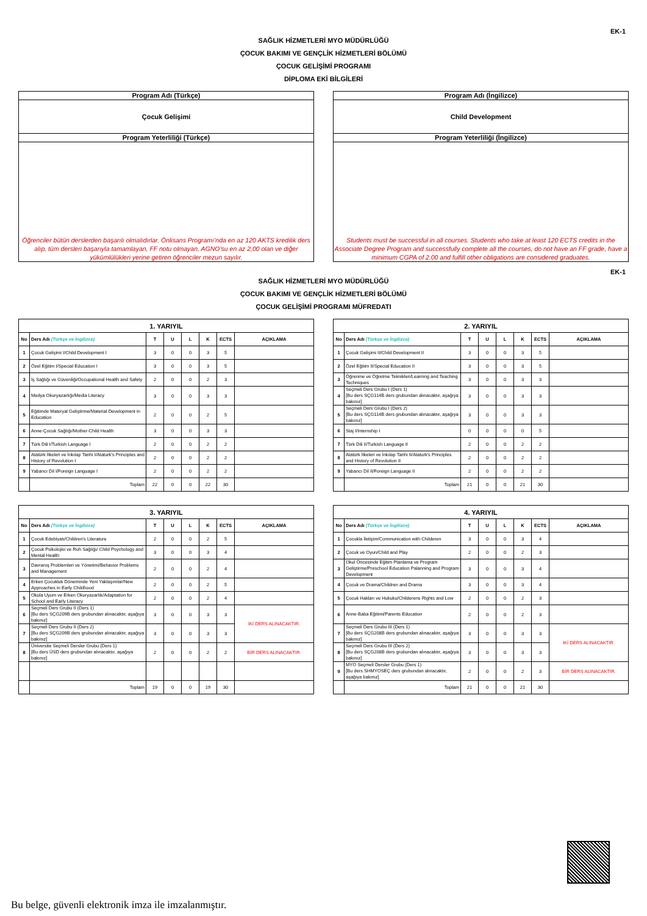EK-1
SAĞLIK HİZMETLERİ MYO MÜDÜRLÜĞÜ
ÇOCUK BAKIMI VE GENÇLİK HİZMETLERİ BÖLÜMÜ
ÇOCUK GELİŞİMİ PROGRAMI
DİPLOMA EKİ BİLGİLERİ
Program Adı (Türkçe)
Çocuk Gelişimi
Program Yeterliliği (Türkçe)
Öğrenciler bütün derslerden başarılı olmalıdırlar. Önlisans Programı’nda en az 120 AKTS kredilik ders alıp, tüm dersleri başarıyla tamamlayan, FF notu olmayan, AGNO’su en az 2,00 olan ve diğer yükümlülükleri yerine getiren öğrenciler mezun sayılır.
Program Adı (İngilizce)
Child Development
Program Yeterliliği (İngilizce)
Students must be successful in all courses. Students who take at least 120 ECTS credits in the Associate Degree Program and successfully complete all the courses, do not have an FF grade, have a minimum CGPA of 2.00 and fulfill other obligations are considered graduates.
EK-1
SAĞLIK HİZMETLERİ MYO MÜDÜRLÜĞÜ
ÇOCUK BAKIMI VE GENÇLİK HİZMETLERİ BÖLÜMÜ
ÇOCUK GELİŞİMİ PROGRAMI MÜFREDATI
| 1. YARIYIL | | | | | | | |
| --- | --- | --- | --- | --- | --- | --- | --- |
| No | Ders Adı (Türkçe ve İngilizce) | T | U | L | K | ECTS | AÇIKLAMA |
| 1 | Çocuk Gelişimi I/Child Development I | 3 | 0 | 0 | 3 | 5 | |
| 2 | Özel Eğitim I/Special Education I | 3 | 0 | 0 | 3 | 5 | |
| 3 | İş Sağlığı ve Güvenliği/Occupational Health and Safety | 2 | 0 | 0 | 2 | 3 | |
| 4 | Medya Okuryazarlığı/Media Literacy | 3 | 0 | 0 | 3 | 3 | |
| 5 | Eğitimde Materyal Geliştirme/Material Development in Education | 2 | 0 | 0 | 2 | 5 | |
| 6 | Anne-Çocuk Sağlığı/Mother-Child Health | 3 | 0 | 0 | 3 | 3 | |
| 7 | Türk Dili I/Turkish Language I | 2 | 0 | 0 | 2 | 2 | |
| 8 | Atatürk İlkeleri ve İnkılap Tarihi I/Ataturk's Principles and History of Revolution I | 2 | 0 | 0 | 2 | 2 | |
| 9 | Yabancı Dil I/Foreign Language I | 2 | 0 | 0 | 2 | 2 | |
| | Toplam | 22 | 0 | 0 | 22 | 30 | |
| 2. YARIYIL | | | | | | | |
| --- | --- | --- | --- | --- | --- | --- | --- |
| No | Ders Adı (Türkçe ve İngilizce) | T | U | L | K | ECTS | AÇIKLAMA |
| 1 | Çocuk Gelişimi II/Child Development II | 3 | 0 | 0 | 3 | 5 | |
| 2 | Özel Eğitim II/Special Education II | 3 | 0 | 0 | 3 | 5 | |
| 3 | Öğrenme ve Öğretme Teknikleri/Learning and Teaching Techniques | 3 | 0 | 0 | 3 | 3 | |
| 4 | Seçmeli Ders Grubu I (Ders 1) [Bu ders SÇG114B ders grubundan alınacaktır, aşağıya bakınız] | 3 | 0 | 0 | 3 | 3 | |
| 5 | Seçmeli Ders Grubu I (Ders 2) [Bu ders SÇG114B ders grubundan alınacaktır, aşağıya bakınız] | 3 | 0 | 0 | 3 | 3 | |
| 6 | Staj I/Internship I | 0 | 0 | 0 | 0 | 5 | |
| 7 | Türk Dili II/Turkish Language II | 2 | 0 | 0 | 2 | 2 | |
| 8 | Atatürk İlkeleri ve İnkılap Tarihi II/Ataturk's Principles and History of Revolution II | 2 | 0 | 0 | 2 | 2 | |
| 9 | Yabancı Dil II/Foreign Language II | 2 | 0 | 0 | 2 | 2 | |
| | Toplam | 21 | 0 | 0 | 21 | 30 | |
| 3. YARIYIL | | | | | | | |
| --- | --- | --- | --- | --- | --- | --- | --- |
| No | Ders Adı (Türkçe ve İngilizce) | T | U | L | K | ECTS | AÇIKLAMA |
| 1 | Çocuk Edebiyatı/Children's Literature | 2 | 0 | 0 | 2 | 5 | |
| 2 | Çocuk Psikolojisi ve Ruh Sağlığı/ Child Psychology and Mental Health | 3 | 0 | 0 | 3 | 4 | |
| 3 | Davranış Problemleri ve Yönetimi/Behavior Problems and Management | 2 | 0 | 0 | 2 | 4 | |
| 4 | Erken Çocukluk Döneminde Yeni Yaklaşımlar/New Approaches in Early Childhood | 2 | 0 | 0 | 2 | 5 | |
| 5 | Okula Uyum ve Erken Okuryazarlık/Adaptation for School and Early Literacy | 2 | 0 | 0 | 2 | 4 | |
| 6 | Seçmeli Ders Grubu II (Ders 1) [Bu ders SÇG209B ders grubundan alınacaktır, aşağıya bakınız] | 3 | 0 | 0 | 3 | 3 | İKİ DERS ALINACAKTIR. |
| 7 | Seçmeli Ders Grubu II (Ders 2) [Bu ders SÇG209B ders grubundan alınacaktır, aşağıya bakınız] | 3 | 0 | 0 | 3 | 3 | |
| 8 | Üniversite Seçmeli Dersler Grubu (Ders 1) [Bu ders ÜSD ders grubundan alınacaktır, aşağıya bakınız] | 2 | 0 | 0 | 2 | 2 | BİR DERS ALINACAKTIR. |
| | Toplam | 19 | 0 | 0 | 19 | 30 | |
| 4. YARIYIL | | | | | | | |
| --- | --- | --- | --- | --- | --- | --- | --- |
| No | Ders Adı (Türkçe ve İngilizce) | T | U | L | K | ECTS | AÇIKLAMA |
| 1 | Çocukla İletişim/Communication with Childeren | 3 | 0 | 0 | 3 | 4 | |
| 2 | Çocuk ve Oyun/Child and Play | 2 | 0 | 0 | 2 | 3 | |
| 3 | Okul Öncesinde Eğitim Planlama ve Program Geliştirme/Preschool Education Palanning and Program Development | 3 | 0 | 0 | 3 | 4 | |
| 4 | Çocuk ve Drama/Children and Drama | 3 | 0 | 0 | 3 | 4 | |
| 5 | Çocuk Hakları ve Hukuku/Childerens Rights and Low | 2 | 0 | 0 | 2 | 3 | |
| 6 | Anne-Baba Eğitimi/Parents Education | 2 | 0 | 0 | 2 | 3 | |
| 7 | Seçmeli Ders Grubu III (Ders 1) [Bu ders SÇG208B ders grubundan alınacaktır, aşağıya bakınız] | 3 | 0 | 0 | 3 | 3 | İKİ DERS ALINACAKTIR. |
| 8 | Seçmeli Ders Grubu III (Ders 2) [Bu ders SÇG208B ders grubundan alınacaktır, aşağıya bakınız] | 3 | 0 | 0 | 3 | 3 | |
| 9 | MYO Seçmeli Dersler Grubu (Ders 1) [Bu ders SHMYOSEÇ ders grubundan alınacaktır, aşağıya bakınız] | 2 | 0 | 0 | 2 | 3 | BİR DERS ALINACAKTIR. |
| | Toplam | 21 | 0 | 0 | 21 | 30 | |
Bu belge, güvenli elektronik imza ile imzalanmıştır.